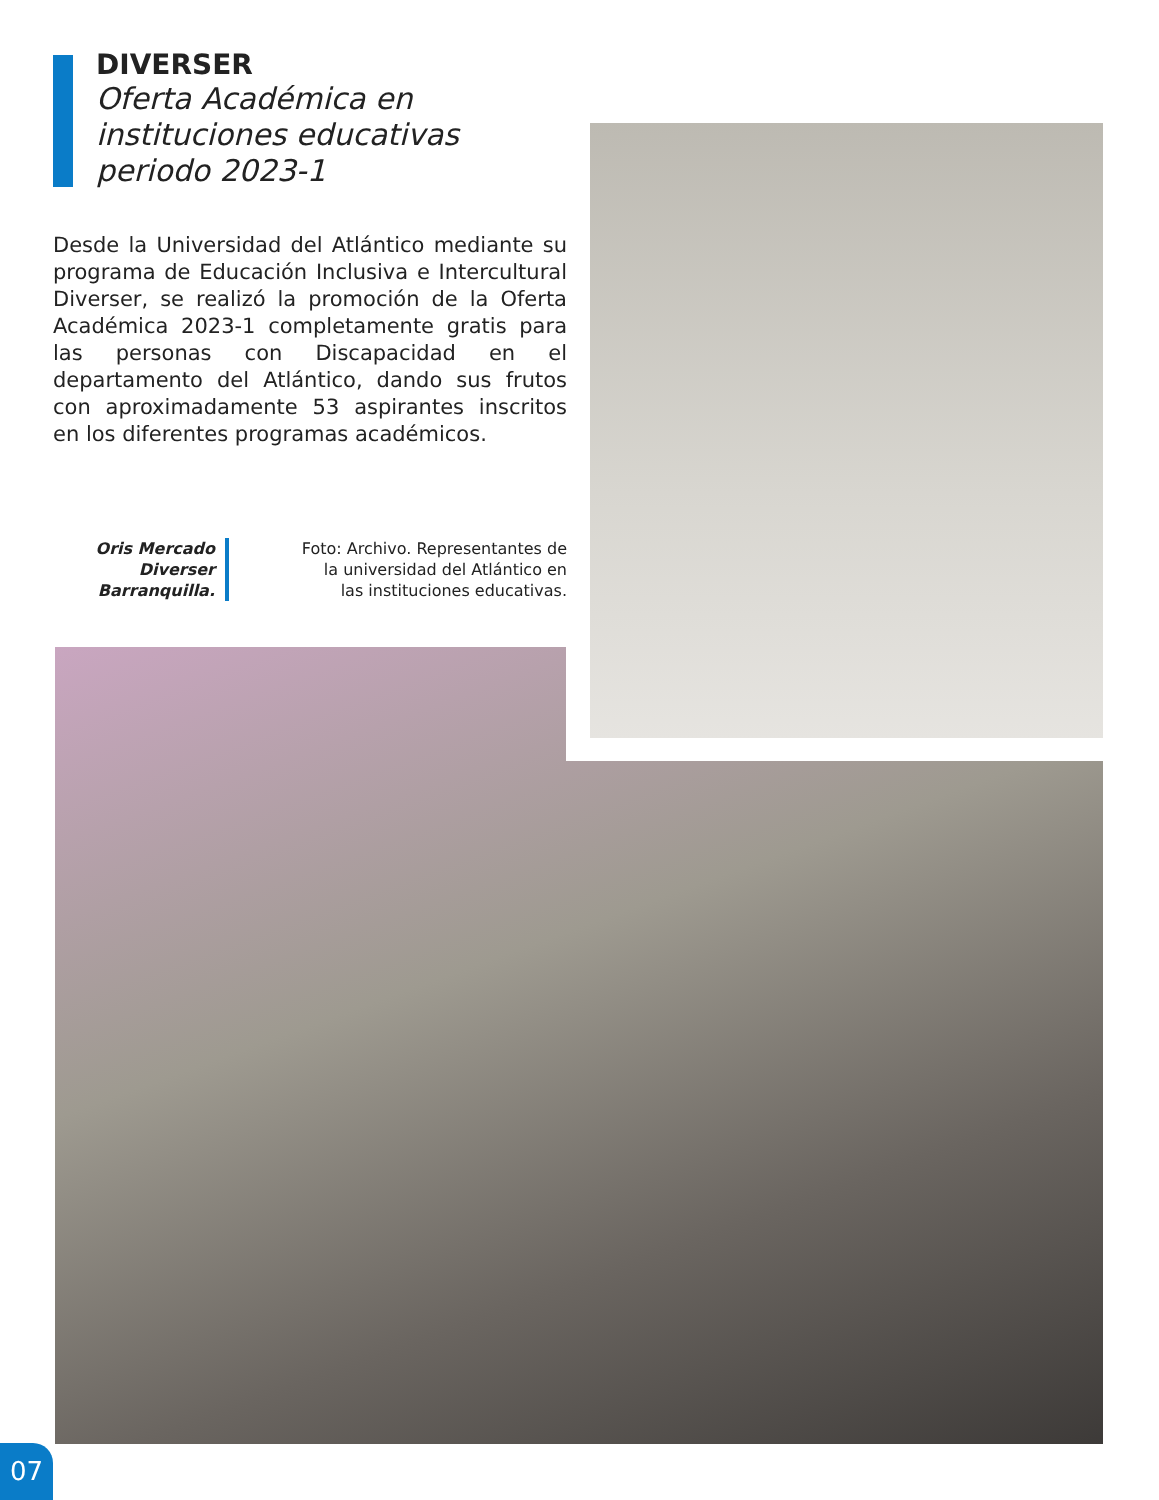DIVERSER
Oferta Académica en instituciones educativas periodo 2023-1
Desde la Universidad del Atlántico mediante su programa de Educación Inclusiva e Intercultural Diverser, se realizó la promoción de la Oferta Académica 2023-1 completamente gratis para las personas con Discapacidad en el departamento del Atlántico, dando sus frutos con aproximadamente 53 aspirantes inscritos en los diferentes programas académicos.
Oris Mercado
Diverser
Barranquilla.
Foto: Archivo. Representantes de la universidad del Atlántico en las instituciones educativas.
07